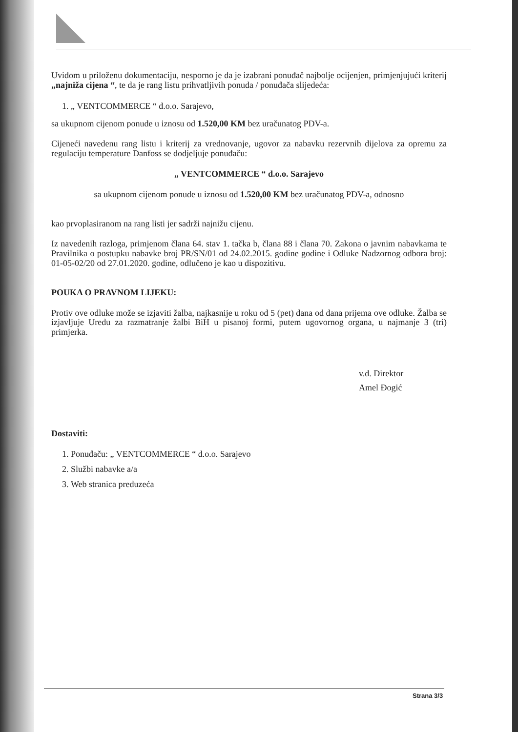Uvidom u priloženu dokumentaciju, nesporno je da je izabrani ponuđač najbolje ocijenjen, primjenjujući kriterij „najniža cijena “, te da je rang listu prihvatljivih ponuda / ponuđača slijedeća:
1. „ VENTCOMMERCE “ d.o.o. Sarajevo,
sa ukupnom cijenom ponude u iznosu od 1.520,00 KM bez uračunatog PDV-a.
Cijeneći navedenu rang listu i kriterij za vrednovanje, ugovor za nabavku rezervnih dijelova za opremu za regulaciju temperature Danfoss se dodjeljuje ponuđaču:
„ VENTCOMMERCE “ d.o.o. Sarajevo
sa ukupnom cijenom ponude u iznosu od 1.520,00 KM bez uračunatog PDV-a, odnosno
kao prvoplasiranom na rang listi jer sadrži najnižu cijenu.
Iz navedenih razloga, primjenom člana 64. stav 1. tačka b, člana 88 i člana 70. Zakona o javnim nabavkama te Pravilnika o postupku nabavke broj PR/SN/01 od 24.02.2015. godine godine i Odluke Nadzornog odbora broj: 01-05-02/20 od 27.01.2020. godine, odlučeno je kao u dispozitivu.
POUKA O PRAVNOM LIJEKU:
Protiv ove odluke može se izjaviti žalba, najkasnije u roku od 5 (pet) dana od dana prijema ove odluke. Žalba se izjavljuje Uredu za razmatranje žalbi BiH u pisanoj formi, putem ugovornog organa, u najmanje 3 (tri) primjerka.
v.d. Direktor
Amel Đogić
Dostaviti:
1. Ponuđaču: „ VENTCOMMERCE “ d.o.o. Sarajevo
2. Službi nabavke a/a
3. Web stranica preduzeća
Strana 3/3